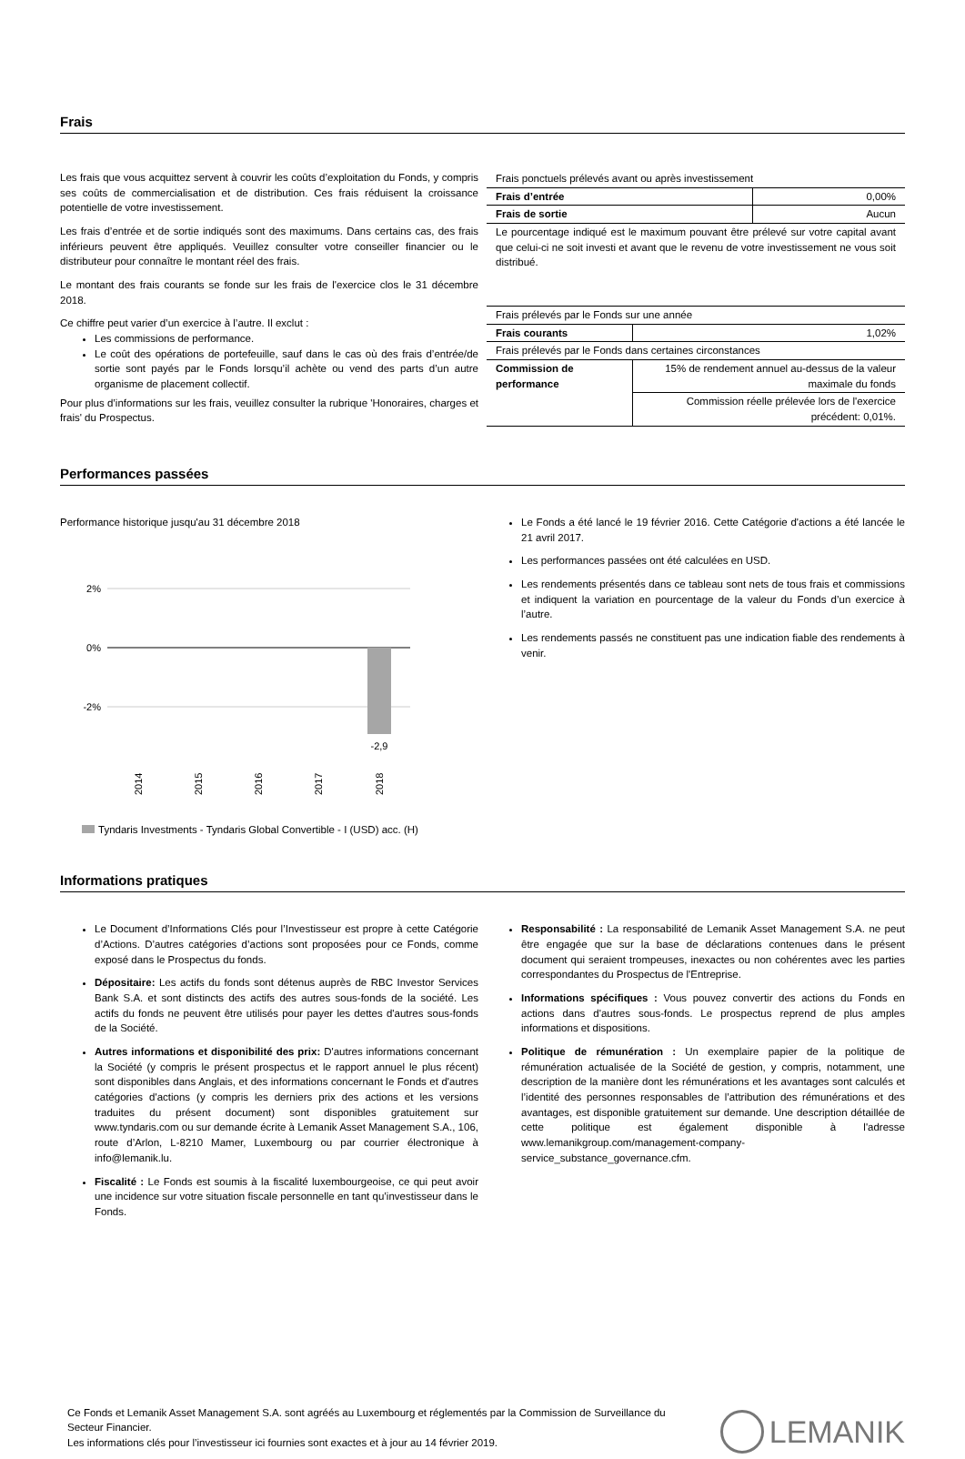Frais
Les frais que vous acquittez servent à couvrir les coûts d’exploitation du Fonds, y compris ses coûts de commercialisation et de distribution. Ces frais réduisent la croissance potentielle de votre investissement.
Les frais d’entrée et de sortie indiqués sont des maximums. Dans certains cas, des frais inférieurs peuvent être appliqués. Veuillez consulter votre conseiller financier ou le distributeur pour connaître le montant réel des frais.
Le montant des frais courants se fonde sur les frais de l'exercice clos le 31 décembre 2018.
Ce chiffre peut varier d’un exercice à l’autre. Il exclut :
Les commissions de performance.
Le coût des opérations de portefeuille, sauf dans le cas où des frais d’entrée/de sortie sont payés par le Fonds lorsqu’il achète ou vend des parts d’un autre organisme de placement collectif.
Pour plus d’informations sur les frais, veuillez consulter la rubrique 'Honoraires, charges et frais' du Prospectus.
| Frais ponctuels prélevés avant ou après investissement | |
| Frais d’entrée | 0,00% |
| Frais de sortie | Aucun |
| Le pourcentage indiqué est le maximum pouvant être prélevé sur votre capital avant que celui-ci ne soit investi et avant que le revenu de votre investissement ne vous soit distribué. | |
| Frais prélevés par le Fonds sur une année | |
| Frais courants | 1,02% |
| Frais prélevés par le Fonds dans certaines circonstances | |
| Commission de performance | 15% de rendement annuel au-dessus de la valeur maximale du fonds |
| | Commission réelle prélevée lors de l'exercice précédent: 0,01%. |
Performances passées
Performance historique jusqu'au 31 décembre 2018
2%
0%
-2%
-2,9
2014
2015
2016
2017
2018
Tyndaris Investments - Tyndaris Global Convertible - I (USD) acc. (H)
Le Fonds a été lancé le 19 février 2016. Cette Catégorie d'actions a été lancée le 21 avril 2017.
Les performances passées ont été calculées en USD.
Les rendements présentés dans ce tableau sont nets de tous frais et commissions et indiquent la variation en pourcentage de la valeur du Fonds d’un exercice à l’autre.
Les rendements passés ne constituent pas une indication fiable des rendements à venir.
Informations pratiques
Le Document d’Informations Clés pour l’Investisseur est propre à cette Catégorie d’Actions. D’autres catégories d’actions sont proposées pour ce Fonds, comme exposé dans le Prospectus du fonds.
Dépositaire: Les actifs du fonds sont détenus auprès de RBC Investor Services Bank S.A. et sont distincts des actifs des autres sous-fonds de la société. Les actifs du fonds ne peuvent être utilisés pour payer les dettes d'autres sous-fonds de la Société.
Autres informations et disponibilité des prix: D'autres informations concernant la Société (y compris le présent prospectus et le rapport annuel le plus récent) sont disponibles dans Anglais, et des informations concernant le Fonds et d'autres catégories d'actions (y compris les derniers prix des actions et les versions traduites du présent document) sont disponibles gratuitement sur www.tyndaris.com ou sur demande écrite à Lemanik Asset Management S.A., 106, route d’Arlon, L-8210 Mamer, Luxembourg ou par courrier électronique à info@lemanik.lu.
Fiscalité : Le Fonds est soumis à la fiscalité luxembourgeoise, ce qui peut avoir une incidence sur votre situation fiscale personnelle en tant qu’investisseur dans le Fonds.
Responsabilité : La responsabilité de Lemanik Asset Management S.A. ne peut être engagée que sur la base de déclarations contenues dans le présent document qui seraient trompeuses, inexactes ou non cohérentes avec les parties correspondantes du Prospectus de l'Entreprise.
Informations spécifiques : Vous pouvez convertir des actions du Fonds en actions dans d'autres sous-fonds. Le prospectus reprend de plus amples informations et dispositions.
Politique de rémunération : Un exemplaire papier de la politique de rémunération actualisée de la Société de gestion, y compris, notamment, une description de la manière dont les rémunérations et les avantages sont calculés et l’identité des personnes responsables de l’attribution des rémunérations et des avantages, est disponible gratuitement sur demande. Une description détaillée de cette politique est également disponible à l'adresse www.lemanikgroup.com/management-company-service_substance_governance.cfm.
Ce Fonds et Lemanik Asset Management S.A. sont agréés au Luxembourg et réglementés par la Commission de Surveillance du Secteur Financier.
Les informations clés pour l’investisseur ici fournies sont exactes et à jour au 14 février 2019.
LEMANIK